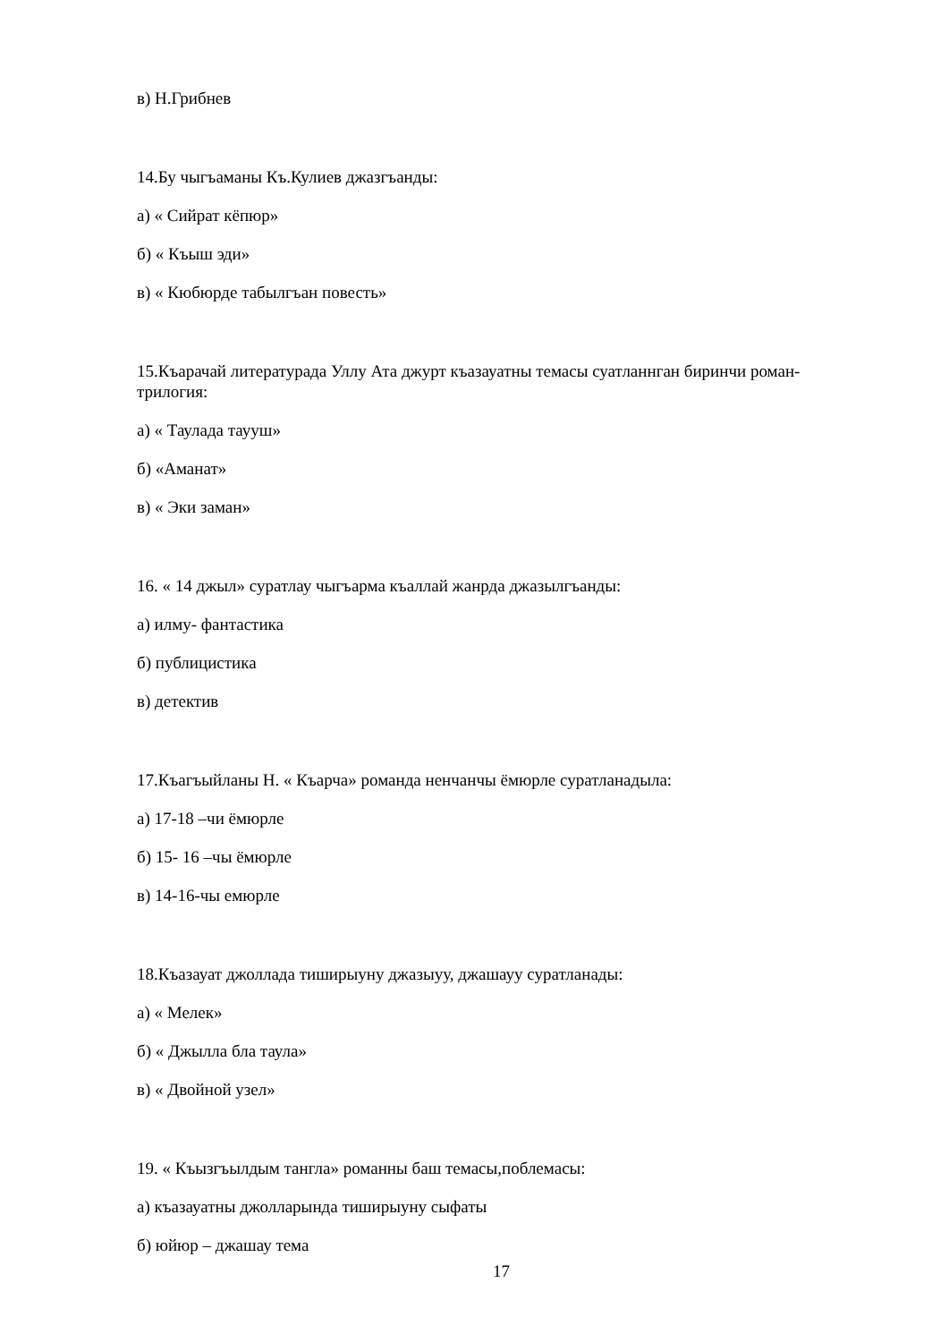в) Н.Грибнев
14.Бу чыгъаманы Къ.Кулиев джазгъанды:
а) « Сийрат кёпюр»
б) « Къыш эди»
в) « Кюбюрде табылгъан повесть»
15.Къарачай литературада Уллу Ата джурт къазауатны темасы суатланнган биринчи роман- трилогия:
а) « Таулада тауyш»
б) «Аманат»
в) « Эки заман»
16. « 14 джыл» суратлау чыгъарма къаллай жанрда джазылгъанды:
а) илму- фантастика
б) публицистика
в) детектив
17.Къагъыйланы Н. « Къарча» романда ненчанчы ёмюрле суратланадыла:
а) 17-18 –чи ёмюрле
б) 15- 16 –чы ёмюрле
в) 14-16-чы емюрле
18.Къазауат джоллада тиширыуну джазыуу, джашауу суратланады:
а) « Мелек»
б) « Джылла бла таула»
в) « Двойной узел»
19. « Къызгъылдым тангла» романны баш темасы,поблемасы:
а) къазауатны джолларында тиширыуну сыфаты
б) юйюр – джашау тема
17